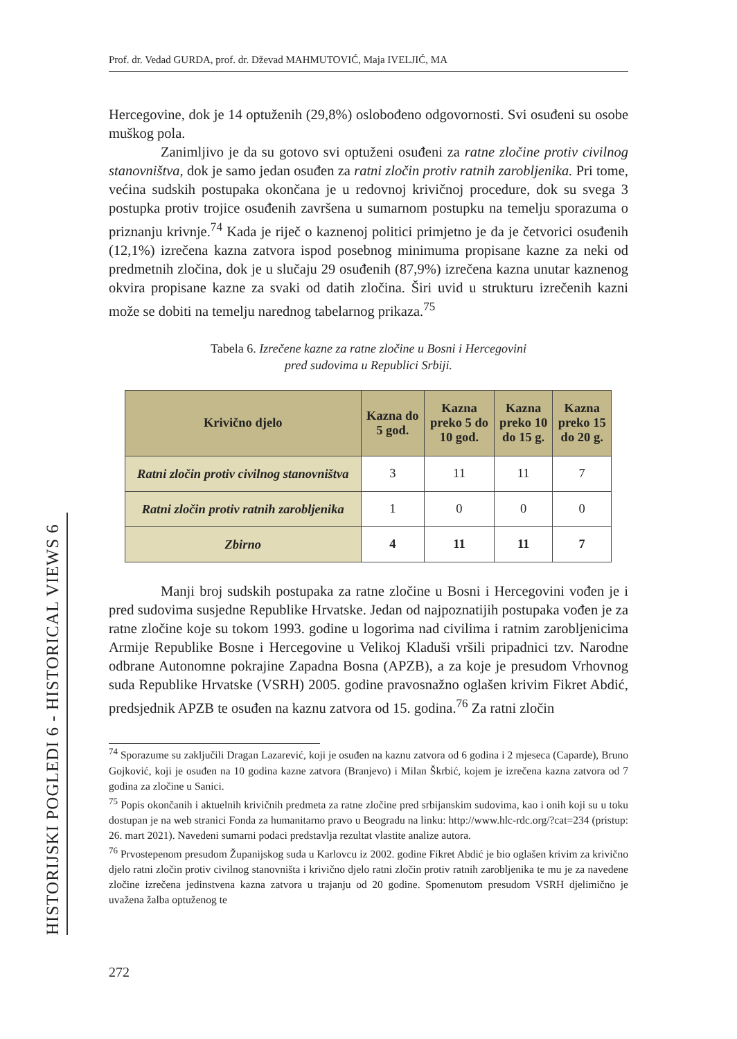Prof. dr. Vedad GURDA, prof. dr. Dževad MAHMUTOVIĆ, Maja IVELJIĆ, MA
HISTORIJSKI POGLEDI 6 - HISTORICAL VIEWS 6
Hercegovine, dok je 14 optuženih (29,8%) oslobođeno odgovornosti. Svi osuđeni su osobe muškog pola.
Zanimljivo je da su gotovo svi optuženi osuđeni za ratne zločine protiv civilnog stanovništva, dok je samo jedan osuđen za ratni zločin protiv ratnih zarobljenika. Pri tome, većina sudskih postupaka okončana je u redovnoj krivičnoj procedure, dok su svega 3 postupka protiv trojice osuđenih završena u sumarnom postupku na temelju sporazuma o priznanju krivnje.<sup>74</sup> Kada je riječ o kaznenoj politici primjetno je da je četvorici osuđenih (12,1%) izrečena kazna zatvora ispod posebnog minimuma propisane kazne za neki od predmetnih zločina, dok je u slučaju 29 osuđenih (87,9%) izrečena kazna unutar kaznenog okvira propisane kazne za svaki od datih zločina. Širi uvid u strukturu izrečenih kazni može se dobiti na temelju narednog tabelarnog prikaza.<sup>75</sup>
Tabela 6. Izrečene kazne za ratne zločine u Bosni i Hercegovini
pred sudovima u Republici Srbiji.
| Krivično djelo | Kazna do 5 god. | Kazna preko 5 do 10 god. | Kazna preko 10 do 15 g. | Kazna preko 15 do 20 g. |
| --- | --- | --- | --- | --- |
| Ratni zločin protiv civilnog stanovništva | 3 | 11 | 11 | 7 |
| Ratni zločin protiv ratnih zarobljenika | 1 | 0 | 0 | 0 |
| Zbirno | 4 | 11 | 11 | 7 |
Manji broj sudskih postupaka za ratne zločine u Bosni i Hercegovini vođen je i pred sudovima susjedne Republike Hrvatske. Jedan od najpoznatijih postupaka vođen je za ratne zločine koje su tokom 1993. godine u logorima nad civilima i ratnim zarobljenicima Armije Republike Bosne i Hercegovine u Velikoj Kladuši vršili pripadnici tzv. Narodne odbrane Autonomne pokrajine Zapadna Bosna (APZB), a za koje je presudom Vrhovnog suda Republike Hrvatske (VSRH) 2005. godine pravosnažno oglašen krivim Fikret Abdić, predsjednik APZB te osuđen na kaznu zatvora od 15. godina.<sup>76</sup> Za ratni zločin
<sup>74</sup> Sporazume su zaključili Dragan Lazarević, koji je osuđen na kaznu zatvora od 6 godina i 2 mjeseca (Caparde), Bruno Gojković, koji je osuđen na 10 godina kazne zatvora (Branjevo) i Milan Škrbić, kojem je izrečena kazna zatvora od 7 godina za zločine u Sanici.
<sup>75</sup> Popis okončanih i aktuelnih krivičnih predmeta za ratne zločine pred srbijanskim sudovima, kao i onih koji su u toku dostupan je na web stranici Fonda za humanitarno pravo u Beogradu na linku: http://www.hlc-rdc.org/?cat=234 (pristup: 26. mart 2021). Navedeni sumarni podaci predstavlja rezultat vlastite analize autora.
<sup>76</sup> Prvostepenom presudom Županijskog suda u Karlovcu iz 2002. godine Fikret Abdić je bio oglašen krivim za krivično djelo ratni zločin protiv civilnog stanovništa i krivično djelo ratni zločin protiv ratnih zarobljenika te mu je za navedene zločine izrečena jedinstvena kazna zatvora u trajanju od 20 godine. Spomenutom presudom VSRH djelimično je uvažena žalba optuženog te
272